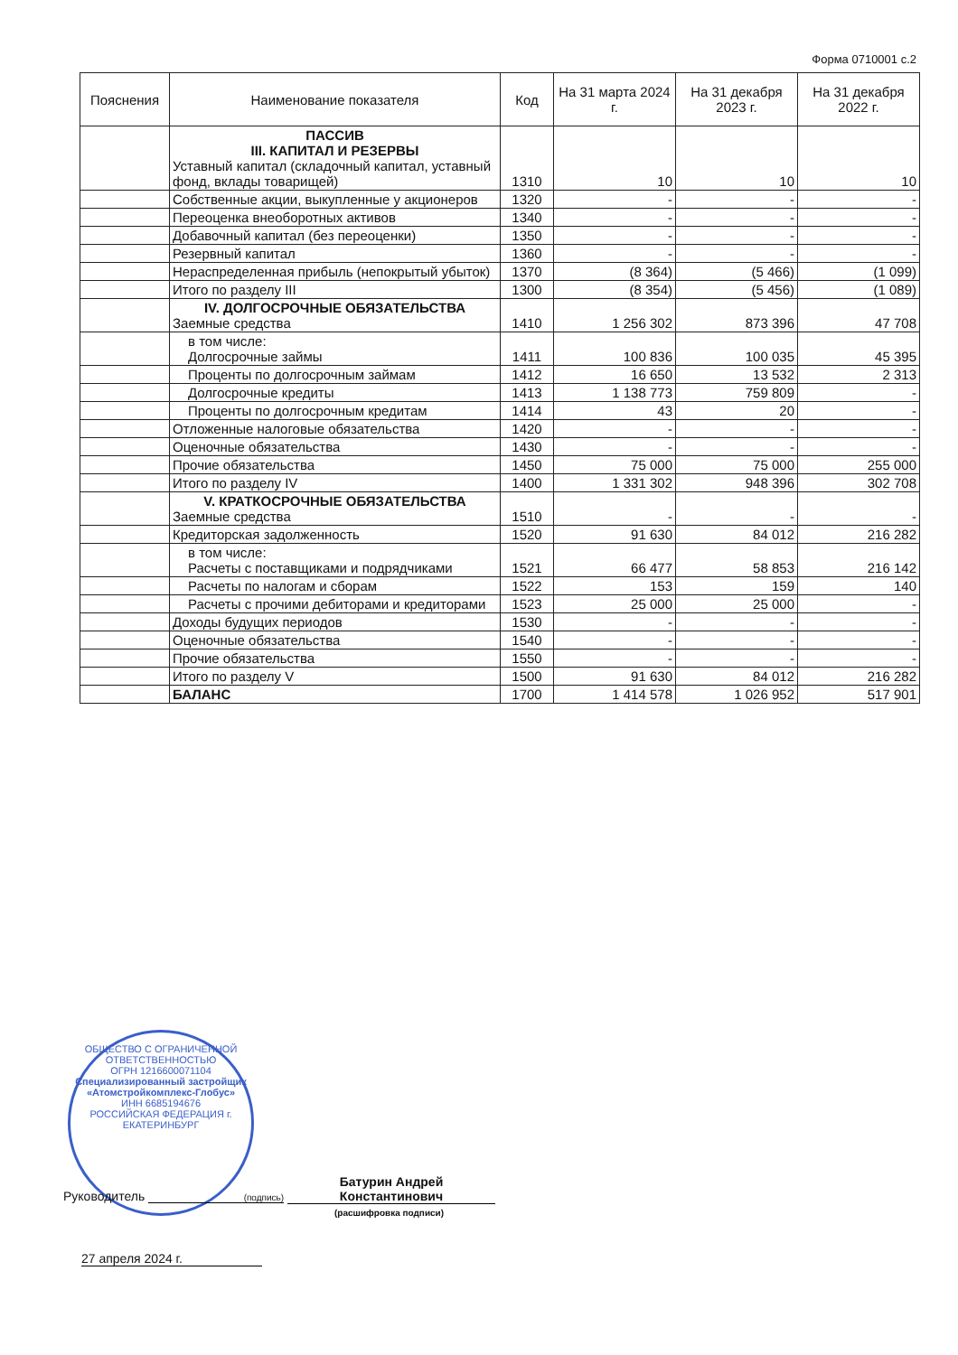Форма 0710001 с.2
| Пояснения | Наименование показателя | Код | На 31 марта 2024 г. | На 31 декабря 2023 г. | На 31 декабря 2022 г. |
| --- | --- | --- | --- | --- | --- |
| | ПАССИВ III. КАПИТАЛ И РЕЗЕРВЫ Уставный капитал (складочный капитал, уставный фонд, вклады товарищей) | 1310 | 10 | 10 | 10 |
| | Собственные акции, выкупленные у акционеров | 1320 | - | - | - |
| | Переоценка внеоборотных активов | 1340 | - | - | - |
| | Добавочный капитал (без переоценки) | 1350 | - | - | - |
| | Резервный капитал | 1360 | - | - | - |
| | Нераспределенная прибыль (непокрытый убыток) | 1370 | (8 364) | (5 466) | (1 099) |
| | Итого по разделу III | 1300 | (8 354) | (5 456) | (1 089) |
| | IV. ДОЛГОСРОЧНЫЕ ОБЯЗАТЕЛЬСТВА Заемные средства | 1410 | 1 256 302 | 873 396 | 47 708 |
| | в том числе: Долгосрочные займы | 1411 | 100 836 | 100 035 | 45 395 |
| | Проценты по долгосрочным займам | 1412 | 16 650 | 13 532 | 2 313 |
| | Долгосрочные кредиты | 1413 | 1 138 773 | 759 809 | - |
| | Проценты по долгосрочным кредитам | 1414 | 43 | 20 | - |
| | Отложенные налоговые обязательства | 1420 | - | - | - |
| | Оценочные обязательства | 1430 | - | - | - |
| | Прочие обязательства | 1450 | 75 000 | 75 000 | 255 000 |
| | Итого по разделу IV | 1400 | 1 331 302 | 948 396 | 302 708 |
| | V. КРАТКОСРОЧНЫЕ ОБЯЗАТЕЛЬСТВА Заемные средства | 1510 | - | - | - |
| | Кредиторская задолженность | 1520 | 91 630 | 84 012 | 216 282 |
| | в том числе: Расчеты с поставщиками и подрядчиками | 1521 | 66 477 | 58 853 | 216 142 |
| | Расчеты по налогам и сборам | 1522 | 153 | 159 | 140 |
| | Расчеты с прочими дебиторами и кредиторами | 1523 | 25 000 | 25 000 | - |
| | Доходы будущих периодов | 1530 | - | - | - |
| | Оценочные обязательства | 1540 | - | - | - |
| | Прочие обязательства | 1550 | - | - | - |
| | Итого по разделу V | 1500 | 91 630 | 84 012 | 216 282 |
| | БАЛАНС | 1700 | 1 414 578 | 1 026 952 | 517 901 |
ОБЩЕСТВО С ОГРАНИЧЕННОЙ ОТВЕТСТВЕННОСТЬЮ
ОГРН 1216600071104
Специализированный застройщик «Атомстройкомплекс-Глобус»
ИНН 6685194676
РОССИЙСКАЯ ФЕДЕРАЦИЯ г. ЕКАТЕРИНБУРГ
Руководитель (подпись) Батурин Андрей Константинович
(расшифровка подписи)
27 апреля 2024 г.